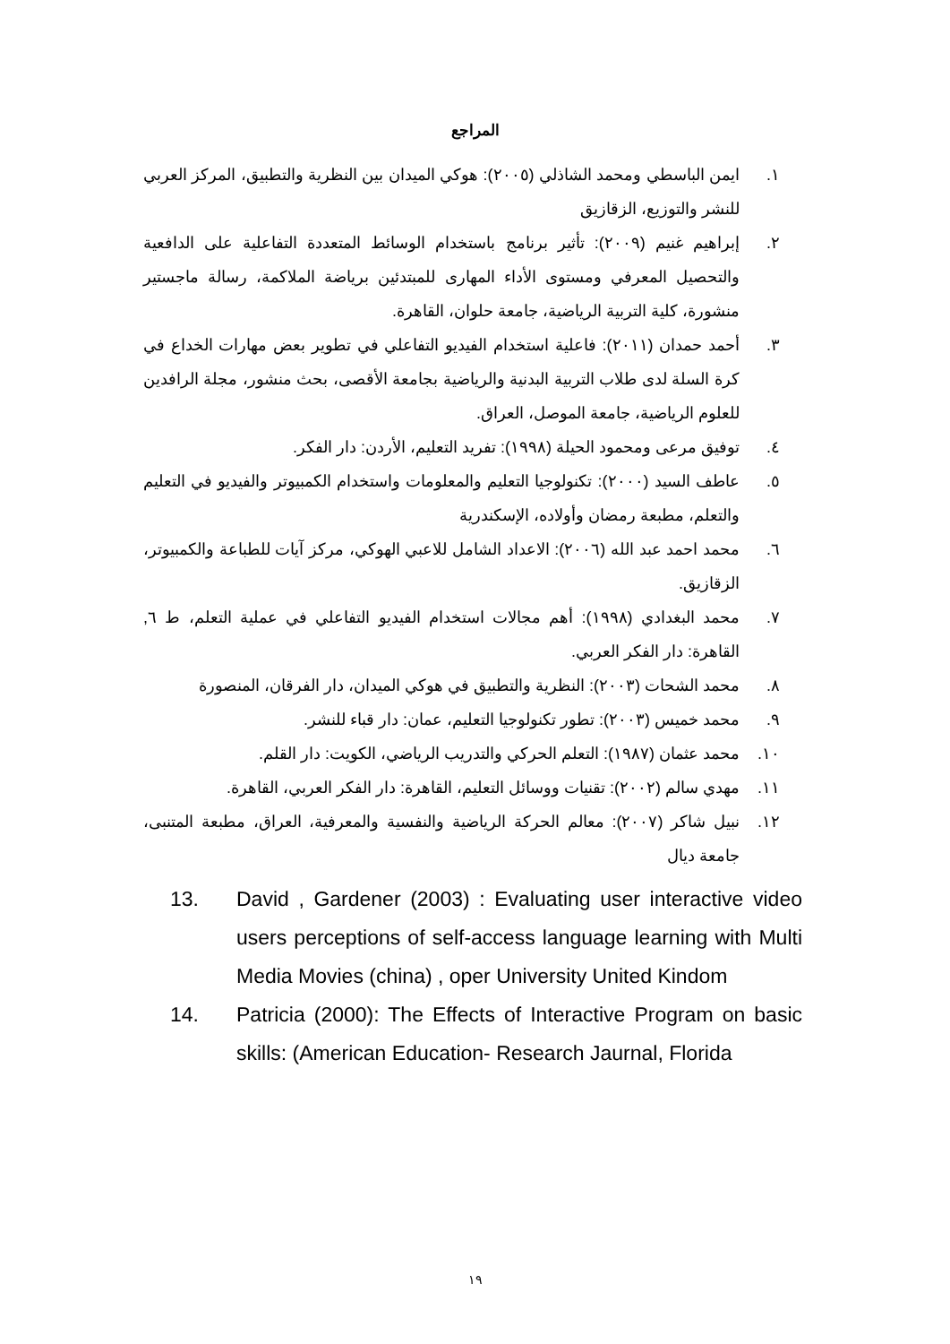المراجع
١. ايمن الباسطي ومحمد الشاذلي (٢٠٠٥): هوكي الميدان بين النظرية والتطبيق، المركز العربي للنشر والتوزيع، الزقازيق
٢. إبراهيم غنيم (٢٠٠٩): تأثير برنامج باستخدام الوسائط المتعددة التفاعلية على الدافعية والتحصيل المعرفي ومستوى الأداء المهارى للمبتدئين برياضة الملاكمة، رسالة ماجستير منشورة، كلية التربية الرياضية، جامعة حلوان، القاهرة.
٣. أحمد حمدان (٢٠١١): فاعلية استخدام الفيديو التفاعلي في تطوير بعض مهارات الخداع في كرة السلة لدى طلاب التربية البدنية والرياضية بجامعة الأقصى، بحث منشور، مجلة الرافدين للعلوم الرياضية، جامعة الموصل، العراق.
٤. توفيق مرعى ومحمود الحيلة (١٩٩٨): تفريد التعليم، الأردن: دار الفكر.
٥. عاطف السيد (٢٠٠٠): تكنولوجيا التعليم والمعلومات واستخدام الكمبيوتر والفيديو في التعليم والتعلم، مطبعة رمضان وأولاده، الإسكندرية
٦. محمد احمد عبد الله (٢٠٠٦): الاعداد الشامل للاعبي الهوكي، مركز آيات للطباعة والكمبيوتر، الزقازيق.
٧. محمد البغدادي (١٩٩٨): أهم مجالات استخدام الفيديو التفاعلي في عملية التعلم، ط ٦, القاهرة: دار الفكر العربي.
٨. محمد الشحات (٢٠٠٣): النظرية والتطبيق في هوكي الميدان، دار الفرقان، المنصورة
٩. محمد خميس (٢٠٠٣): تطور تكنولوجيا التعليم، عمان: دار قباء للنشر.
١٠. محمد عثمان (١٩٨٧): التعلم الحركي والتدريب الرياضي، الكويت: دار القلم.
١١. مهدي سالم (٢٠٠٢): تقنيات ووسائل التعليم، القاهرة: دار الفكر العربي، القاهرة.
١٢. نبيل شاكر (٢٠٠٧): معالم الحركة الرياضية والنفسية والمعرفية، العراق، مطبعة المتنبى، جامعة ديال
13. David , Gardener (2003) : Evaluating user interactive video users perceptions of self-access language learning with Multi Media Movies (china) , oper University United Kindom
14. Patricia (2000): The Effects of Interactive Program on basic skills: (American Education- Research Jaurnal, Florida
١٩